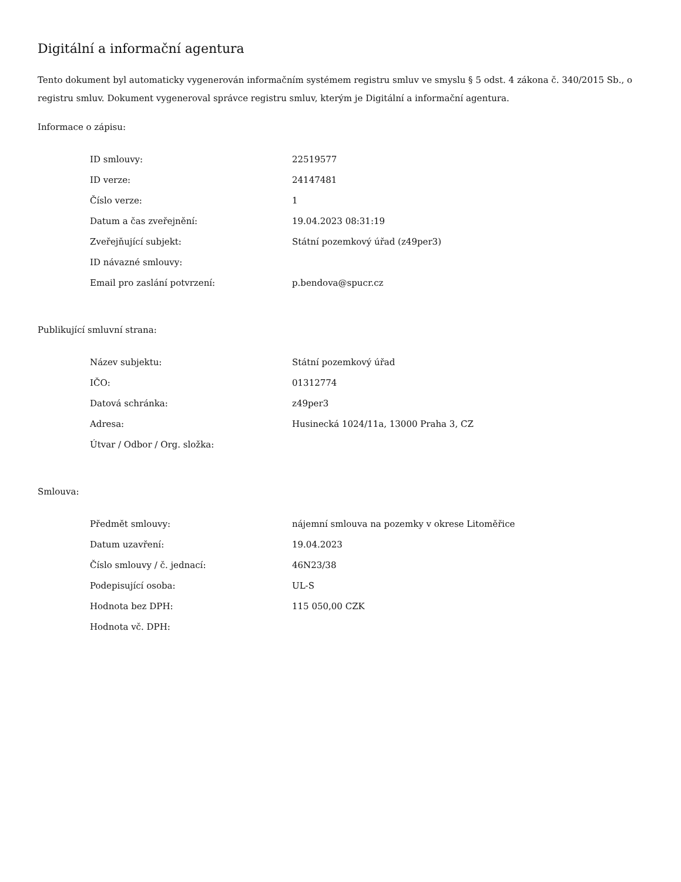Digitální a informační agentura
Tento dokument byl automaticky vygenerován informačním systémem registru smluv ve smyslu § 5 odst. 4 zákona č. 340/2015 Sb., o registru smluv. Dokument vygeneroval správce registru smluv, kterým je Digitální a informační agentura.
Informace o zápisu:
| ID smlouvy: | 22519577 |
| ID verze: | 24147481 |
| Číslo verze: | 1 |
| Datum a čas zveřejnění: | 19.04.2023 08:31:19 |
| Zveřejňující subjekt: | Státní pozemkový úřad (z49per3) |
| ID návazné smlouvy: | |
| Email pro zaslání potvrzení: | p.bendova@spucr.cz |
Publikující smluvní strana:
| Název subjektu: | Státní pozemkový úřad |
| IČO: | 01312774 |
| Datová schránka: | z49per3 |
| Adresa: | Husinecká 1024/11a, 13000 Praha 3, CZ |
| Útvar / Odbor / Org. složka: | |
Smlouva:
| Předmět smlouvy: | nájemní smlouva na pozemky v okrese Litoměřice |
| Datum uzavření: | 19.04.2023 |
| Číslo smlouvy / č. jednací: | 46N23/38 |
| Podepisující osoba: | UL-S |
| Hodnota bez DPH: | 115 050,00 CZK |
| Hodnota vč. DPH: | |